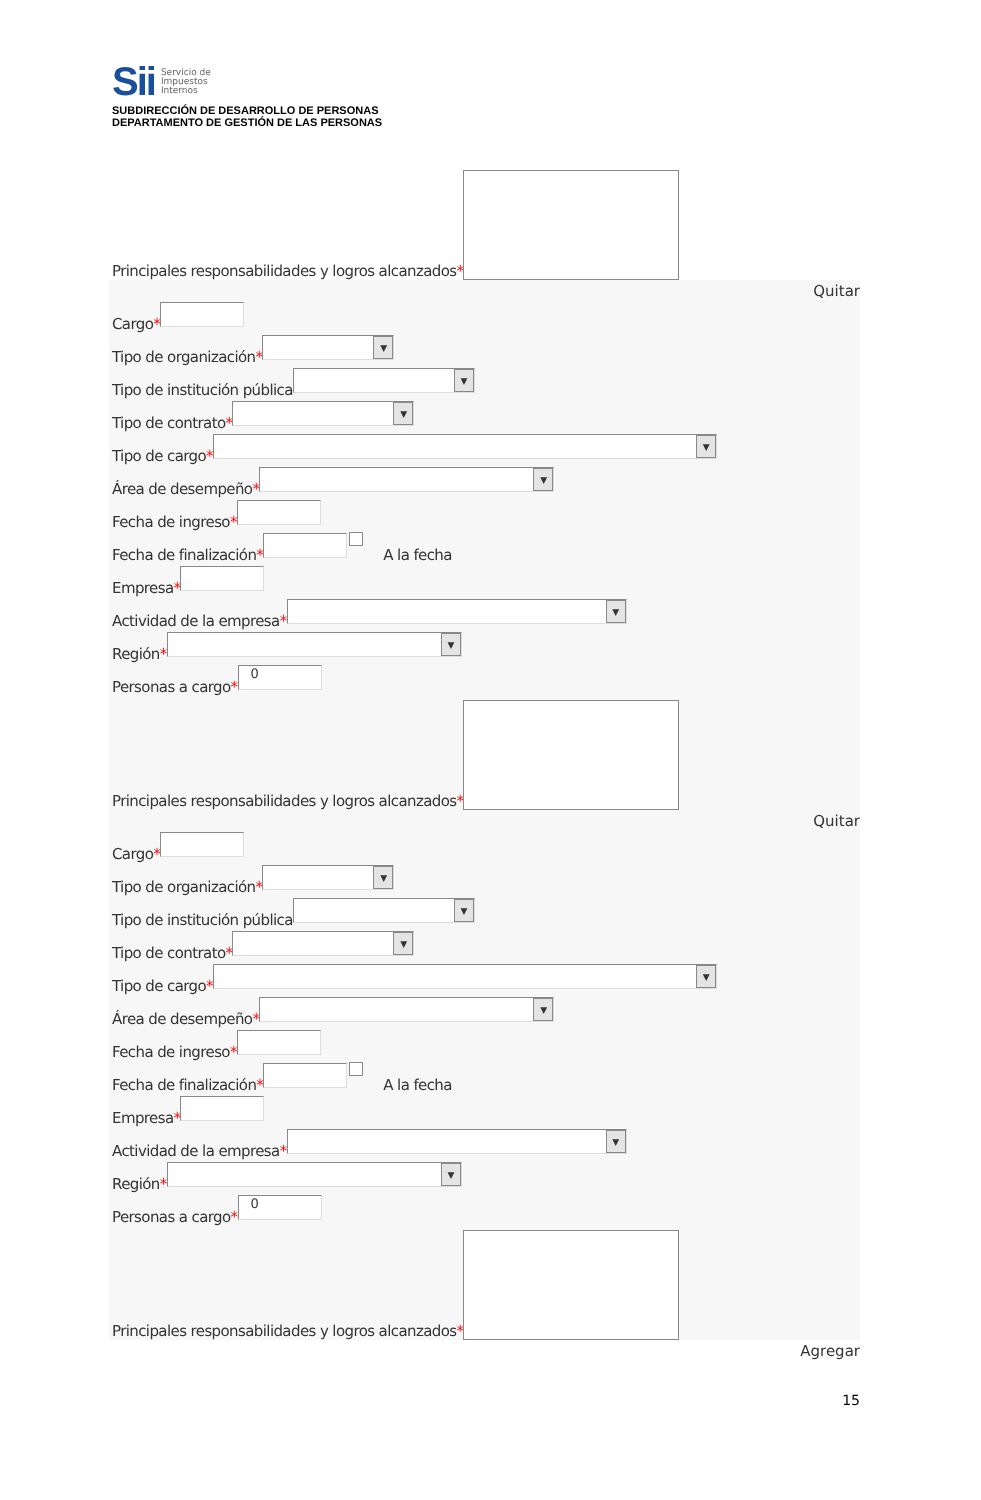Sii
Servicio de
Impuestos
Internos
SUBDIRECCIÓN DE DESARROLLO DE PERSONAS
DEPARTAMENTO DE GESTIÓN DE LAS PERSONAS
Principales responsabilidades y logros alcanzados *
Quitar
Cargo *
Tipo de organización *
▼
Tipo de institución pública
▼
Tipo de contrato *
▼
Tipo de cargo *
▼
Área de desempeño *
▼
Fecha de ingreso *
Fecha de finalización *
A la fecha
Empresa *
Actividad de la empresa *
▼
Región *
▼
Personas a cargo *
0
Principales responsabilidades y logros alcanzados *
Quitar
Cargo *
Tipo de organización *
▼
Tipo de institución pública
▼
Tipo de contrato *
▼
Tipo de cargo *
▼
Área de desempeño *
▼
Fecha de ingreso *
Fecha de finalización *
A la fecha
Empresa *
Actividad de la empresa *
▼
Región *
▼
Personas a cargo *
0
Principales responsabilidades y logros alcanzados *
Agregar
15